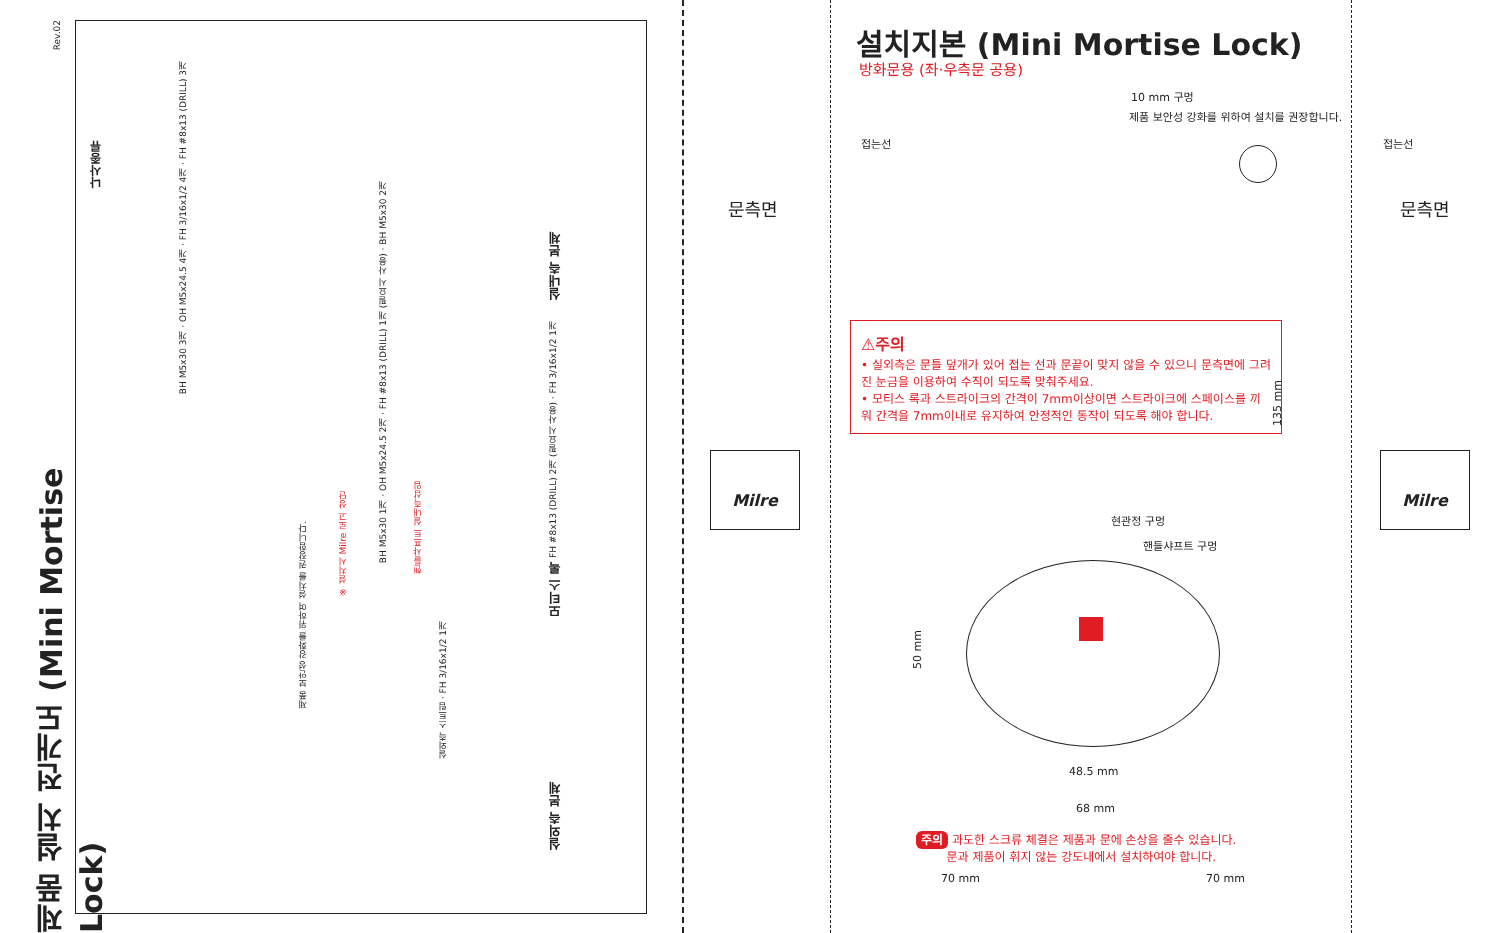Rev.02
제품 설치 전개도 (Mini Mortise Lock)
나사종류
BH M5x30 3개 · OH M5x24.5 4개 · FH 3/16x1/2 4개 · FH #8x13 (DRILL) 3개
제품 보안성 강화를 위하여 설치를 권장합니다.
※ 설치시 Milre 로고 상단
BH M5x30 1개 · OH M5x24.5 2개 · FH #8x13 (DRILL) 1개 (필요시 사용) · BH M5x30 2개
핸들샤프트 실내측삽입
실외측 스트립 · FH 3/16x1/2 1개
FH #8x13 (DRILL) 2개 (필요시 사용) · FH 3/16x1/2 1개
실내측 본체
모티스 록
실외측 본체
문측면 문측면
Milre Milre
설치지본 (Mini Mortise Lock)
방화문용 (좌·우측문 공용)
10 mm 구멍
제품 보안성 강화를 위하여 설치를 권장합니다.
접는선
현관정 구멍
핸들샤프트 구멍
50 mm
135 mm
48.5 mm
68 mm
주의 과도한 스크류 체결은 제품과 문에 손상을 줄수 있습니다.
문과 제품이 휘지 않는 강도내에서 설치하여야 합니다.
70 mm 70 mm
⚠주의
• 실외측은 문틀 덮개가 있어 접는 선과 문끝이 맞지 않을 수 있으니 문측면에 그려진 눈금을 이용하여 수직이 되도록 맞춰주세요.
• 모티스 록과 스트라이크의 간격이 7mm이상이면 스트라이크에 스페이스를 끼워 간격을 7mm이내로 유지하여 안정적인 동작이 되도록 해야 합니다.
접는선